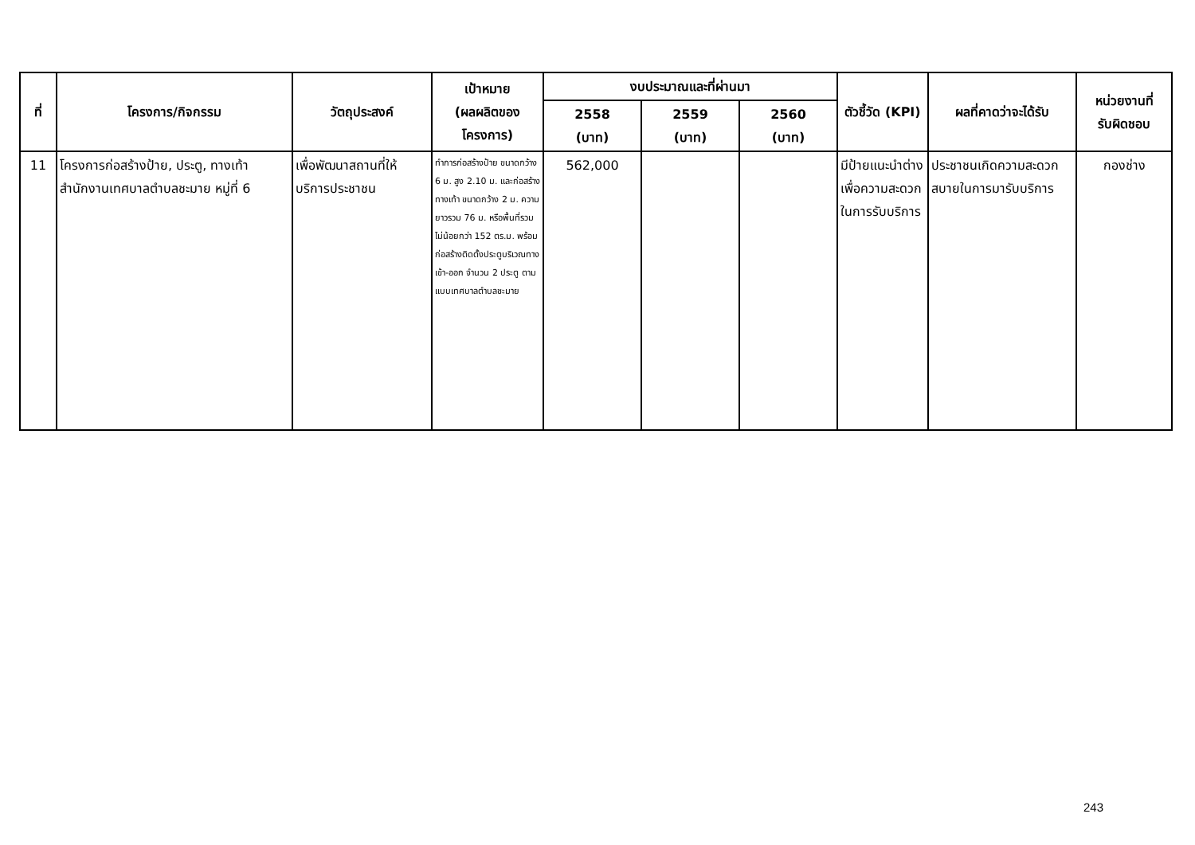| ที่ | โครงการ/กิจกรรม | วัตถุประสงค์ | เป้าหมาย (ผลผลิตของ โครงการ) | งบประมาณและที่ผ่านมา | | | ตัวชี้วัด (KPI) | ผลที่คาดว่าจะได้รับ | หน่วยงานที่ รับผิดชอบ |
| --- | --- | --- | --- | --- | --- | --- | --- | --- | --- |
| | | | | 2558 (บาท) | 2559 (บาท) | 2560 (บาท) | | | |
| 11 | โครงการก่อสร้างป้าย, ประตู, ทางเท้า สำนักงานเทศบาลตำบลชะมาย หมู่ที่ 6 | เพื่อพัฒนาสถานที่ให้บริการประชาชน | ทำการก่อสร้างป้าย ขนาดกว้าง 6 ม. สูง 2.10 ม. และก่อสร้างทางเท้า ขนาดกว้าง 2 ม. ความยาวรวม 76 ม. หรือพื้นที่รวมไม่น้อยกว่า 152 ตร.ม. พร้อมก่อสร้างติดตั้งประตูบริเวณทางเข้า-ออก จำนวน 2 ประตู ตามแบบเทศบาลตำบลชะมาย | 562,000 | | | มีป้ายแนะนำต่าง เพื่อความสะดวกในการรับบริการ | ประชาชนเกิดความสะดวกสบายในการมารับบริการ | กองช่าง |
243